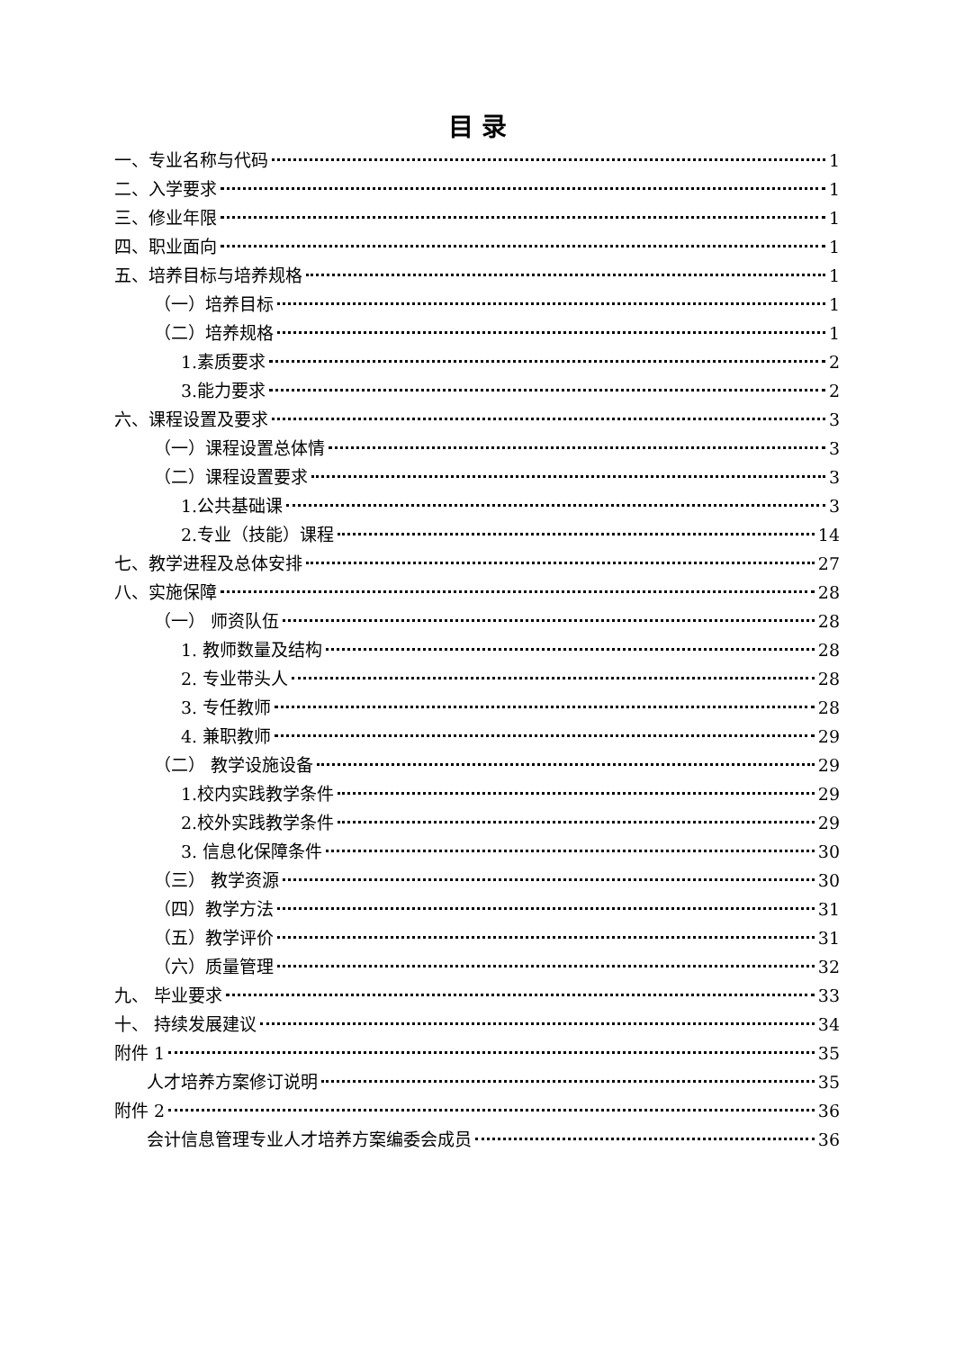目 录
一、专业名称与代码 1
二、入学要求 1
三、修业年限 1
四、职业面向 1
五、培养目标与培养规格 1
（一）培养目标 1
（二）培养规格 1
1.素质要求 2
3.能力要求 2
六、课程设置及要求 3
（一）课程设置总体情 3
（二）课程设置要求 3
1.公共基础课 3
2.专业（技能）课程 14
七、教学进程及总体安排 27
八、实施保障 28
（一） 师资队伍 28
1. 教师数量及结构 28
2. 专业带头人 28
3. 专任教师 28
4. 兼职教师 29
（二） 教学设施设备 29
1.校内实践教学条件 29
2.校外实践教学条件 29
3. 信息化保障条件 30
（三） 教学资源 30
（四）教学方法 31
（五）教学评价 31
（六）质量管理 32
九、 毕业要求 33
十、 持续发展建议 34
附件 1 35
人才培养方案修订说明 35
附件 2 36
会计信息管理专业人才培养方案编委会成员 36